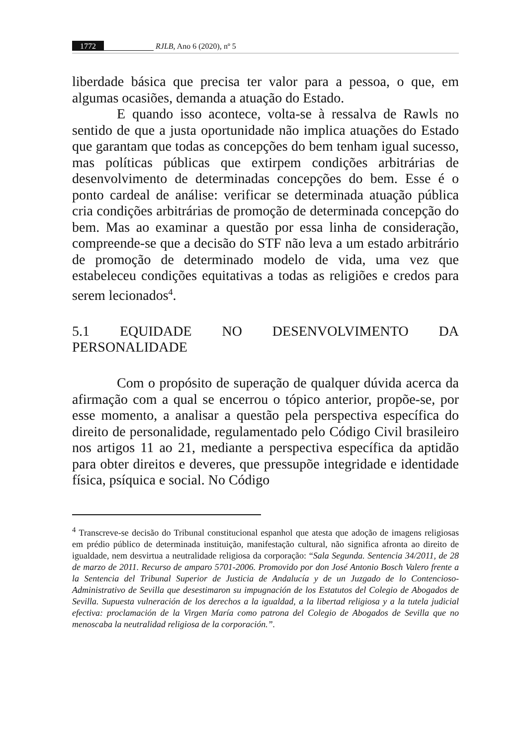1772 RJLB, Ano 6 (2020), nº 5
liberdade básica que precisa ter valor para a pessoa, o que, em algumas ocasiões, demanda a atuação do Estado.
E quando isso acontece, volta-se à ressalva de Rawls no sentido de que a justa oportunidade não implica atuações do Estado que garantam que todas as concepções do bem tenham igual sucesso, mas políticas públicas que extirpem condições arbitrárias de desenvolvimento de determinadas concepções do bem. Esse é o ponto cardeal de análise: verificar se determinada atuação pública cria condições arbitrárias de promoção de determinada concepção do bem. Mas ao examinar a questão por essa linha de consideração, compreende-se que a decisão do STF não leva a um estado arbitrário de promoção de determinado modelo de vida, uma vez que estabeleceu condições equitativas a todas as religiões e credos para serem lecionados<sup>4</sup>.
5.1 EQUIDADE NO DESENVOLVIMENTO DA PERSONALIDADE
Com o propósito de superação de qualquer dúvida acerca da afirmação com a qual se encerrou o tópico anterior, propõe-se, por esse momento, a analisar a questão pela perspectiva específica do direito de personalidade, regulamentado pelo Código Civil brasileiro nos artigos 11 ao 21, mediante a perspectiva específica da aptidão para obter direitos e deveres, que pressupõe integridade e identidade física, psíquica e social. No Código
<sup>4</sup> Transcreve-se decisão do Tribunal constitucional espanhol que atesta que adoção de imagens religiosas em prédio público de determinada instituição, manifestação cultural, não significa afronta ao direito de igualdade, nem desvirtua a neutralidade religiosa da corporação: “Sala Segunda. Sentencia 34/2011, de 28 de marzo de 2011. Recurso de amparo 5701-2006. Promovido por don José Antonio Bosch Valero frente a la Sentencia del Tribunal Superior de Justicia de Andalucía y de un Juzgado de lo Contencioso-Administrativo de Sevilla que desestimaron su impugnación de los Estatutos del Colegio de Abogados de Sevilla. Supuesta vulneración de los derechos a la igualdad, a la libertad religiosa y a la tutela judicial efectiva: proclamación de la Virgen María como patrona del Colegio de Abogados de Sevilla que no menoscaba la neutralidad religiosa de la corporación.”.